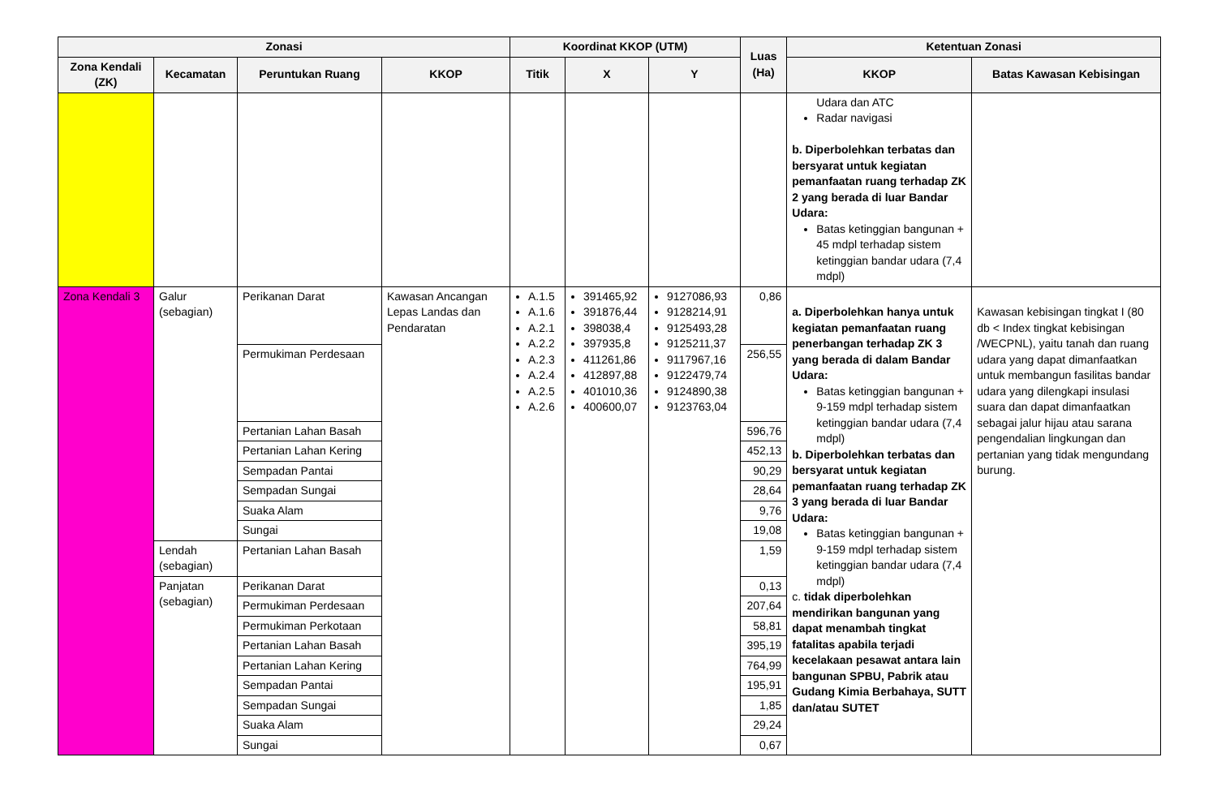| Zonasi | | | | Koordinat KKOP (UTM) | | | Luas (Ha) | Ketentuan Zonasi | |
| --- | --- | --- | --- | --- | --- | --- | --- | --- | --- |
| Zona Kendali (ZK) | Kecamatan | Peruntukan Ruang | KKOP | Titik | X | Y | | KKOP | Batas Kawasan Kebisingan |
| | | | | | | | | Udara dan ATC Radar navigasi b. Diperbolehkan terbatas dan bersyarat untuk kegiatan pemanfaatan ruang terhadap ZK 2 yang berada di luar Bandar Udara: Batas ketinggian bangunan + 45 mdpl terhadap sistem ketinggian bandar udara (7,4 mdpl) | |
| Zona Kendali 3 | Galur (sebagian) | Perikanan Darat | Kawasan Ancangan Lepas Landas dan Pendaratan | A.1.5 A.1.6 A.2.1 A.2.2 A.2.3 A.2.4 A.2.5 A.2.6 | 391465,92 391876,44 398038,4 397935,8 411261,86 412897,88 401010,36 400600,07 | 9127086,93 9128214,91 9125493,28 9125211,37 9117967,16 9122479,74 9124890,38 9123763,04 | 0,86 | a. Diperbolehkan hanya untuk kegiatan pemanfaatan ruang penerbangan terhadap ZK 3 yang berada di dalam Bandar Udara: Batas ketinggian bangunan + 9-159 mdpl terhadap sistem ketinggian bandar udara (7,4 mdpl) b. Diperbolehkan terbatas dan bersyarat untuk kegiatan pemanfaatan ruang terhadap ZK 3 yang berada di luar Bandar Udara: Batas ketinggian bangunan + 9-159 mdpl terhadap sistem ketinggian bandar udara (7,4 mdpl) c. tidak diperbolehkan mendirikan bangunan yang dapat menambah tingkat fatalitas apabila terjadi kecelakaan pesawat antara lain bangunan SPBU, Pabrik atau Gudang Kimia Berbahaya, SUTT dan/atau SUTET | Kawasan kebisingan tingkat I (80 db < Index tingkat kebisingan /WECPNL), yaitu tanah dan ruang udara yang dapat dimanfaatkan untuk membangun fasilitas bandar udara yang dilengkapi insulasi suara dan dapat dimanfaatkan sebagai jalur hijau atau sarana pengendalian lingkungan dan pertanian yang tidak mengundang burung. |
| | | Permukiman Perdesaan | | | | | 256,55 | | |
| | | Pertanian Lahan Basah | | | | | 596,76 | | |
| | | Pertanian Lahan Kering | | | | | 452,13 | | |
| | | Sempadan Pantai | | | | | 90,29 | | |
| | | Sempadan Sungai | | | | | 28,64 | | |
| | | Suaka Alam | | | | | 9,76 | | |
| | | Sungai | | | | | 19,08 | | |
| | Lendah (sebagian) | Pertanian Lahan Basah | | | | | 1,59 | | |
| | Panjatan (sebagian) | Perikanan Darat | | | | | 0,13 | | |
| | | Permukiman Perdesaan | | | | | 207,64 | | |
| | | Permukiman Perkotaan | | | | | 58,81 | | |
| | | Pertanian Lahan Basah | | | | | 395,19 | | |
| | | Pertanian Lahan Kering | | | | | 764,99 | | |
| | | Sempadan Pantai | | | | | 195,91 | | |
| | | Sempadan Sungai | | | | | 1,85 | | |
| | | Suaka Alam | | | | | 29,24 | | |
| | | Sungai | | | | | 0,67 | | |